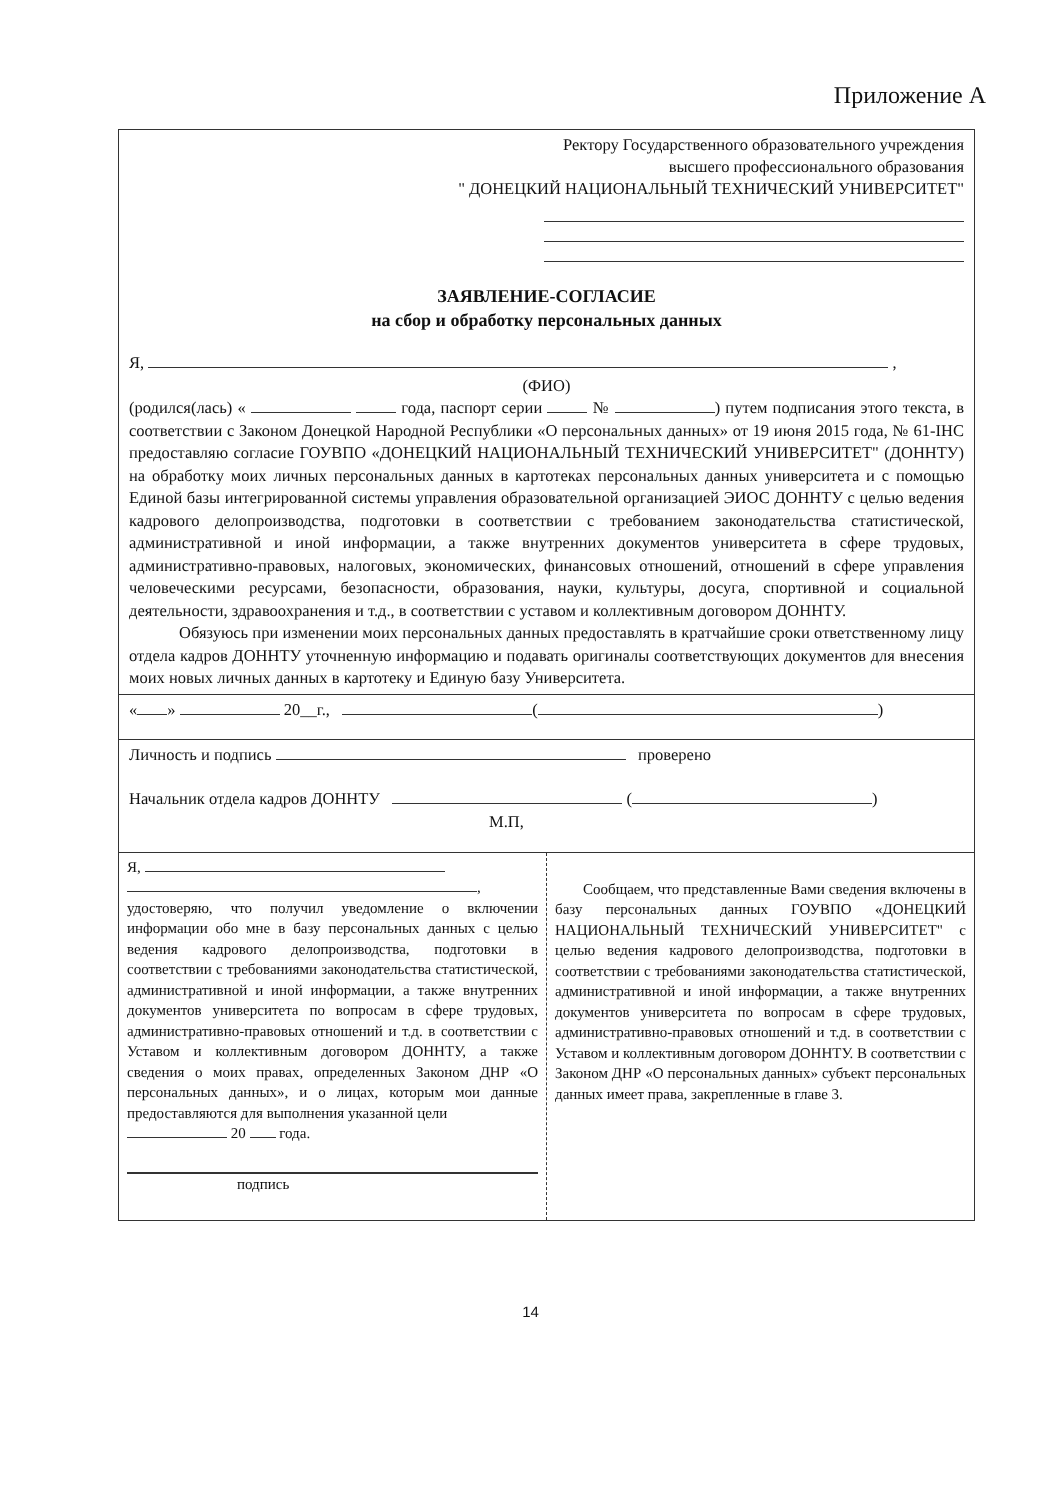Приложение А
Ректору Государственного образовательного учреждения
высшего профессионального образования
" ДОНЕЦКИЙ НАЦИОНАЛЬНЫЙ ТЕХНИЧЕСКИЙ УНИВЕРСИТЕТ"
ЗАЯВЛЕНИЕ-СОГЛАСИЕ
на сбор и обработку персональных данных
Я, ,
(ФИО)
(родился(лась) « года, паспорт серии № ) путем подписания этого текста, в соответствии с Законом Донецкой Народной Республики «О персональных данных» от 19 июня 2015 года, № 61-IНС предоставляю согласие ГОУВПО «ДОНЕЦКИЙ НАЦИОНАЛЬНЫЙ ТЕХНИЧЕСКИЙ УНИВЕРСИТЕТ" (ДОННТУ) на обработку моих личных персональных данных в картотеках персональных данных университета и с помощью Единой базы интегрированной системы управления образовательной организацией ЭИОС ДОННТУ с целью ведения кадрового делопроизводства, подготовки в соответствии с требованием законодательства статистической, административной и иной информации, а также внутренних документов университета в сфере трудовых, административно-правовых, налоговых, экономических, финансовых отношений, отношений в сфере управления человеческими ресурсами, безопасности, образования, науки, культуры, досуга, спортивной и социальной деятельности, здравоохранения и т.д., в соответствии с уставом и коллективным договором ДОННТУ.
Обязуюсь при изменении моих персональных данных предоставлять в кратчайшие сроки ответственному лицу отдела кадров ДОННТУ уточненную информацию и подавать оригиналы соответствующих документов для внесения моих новых личных данных в картотеку и Единую базу Университета.
« » 20__г., ( )
Личность и подпись проверено
Начальник отдела кадров ДОННТУ ( )
М.П,
Я,
,
удостоверяю, что получил уведомление о включении информации обо мне в базу персональных данных с целью ведения кадрового делопроизводства, подготовки в соответствии с требованиями законодательства статистической, административной и иной информации, а также внутренних документов университета по вопросам в сфере трудовых, административно-правовых отношений и т.д. в соответствии с Уставом и коллективным договором ДОННТУ, а также сведения о моих правах, определенных Законом ДНР «О персональных данных», и о лицах, которым мои данные предоставляются для выполнения указанной цели
20 года.
подпись
Сообщаем, что представленные Вами сведения включены в базу персональных данных ГОУВПО «ДОНЕЦКИЙ НАЦИОНАЛЬНЫЙ ТЕХНИЧЕСКИЙ УНИВЕРСИТЕТ" с целью ведения кадрового делопроизводства, подготовки в соответствии с требованиями законодательства статистической, административной и иной информации, а также внутренних документов университета по вопросам в сфере трудовых, административно-правовых отношений и т.д. в соответствии с Уставом и коллективным договором ДОННТУ. В соответствии с Законом ДНР «О персональных данных» субъект персональных данных имеет права, закрепленные в главе 3.
14